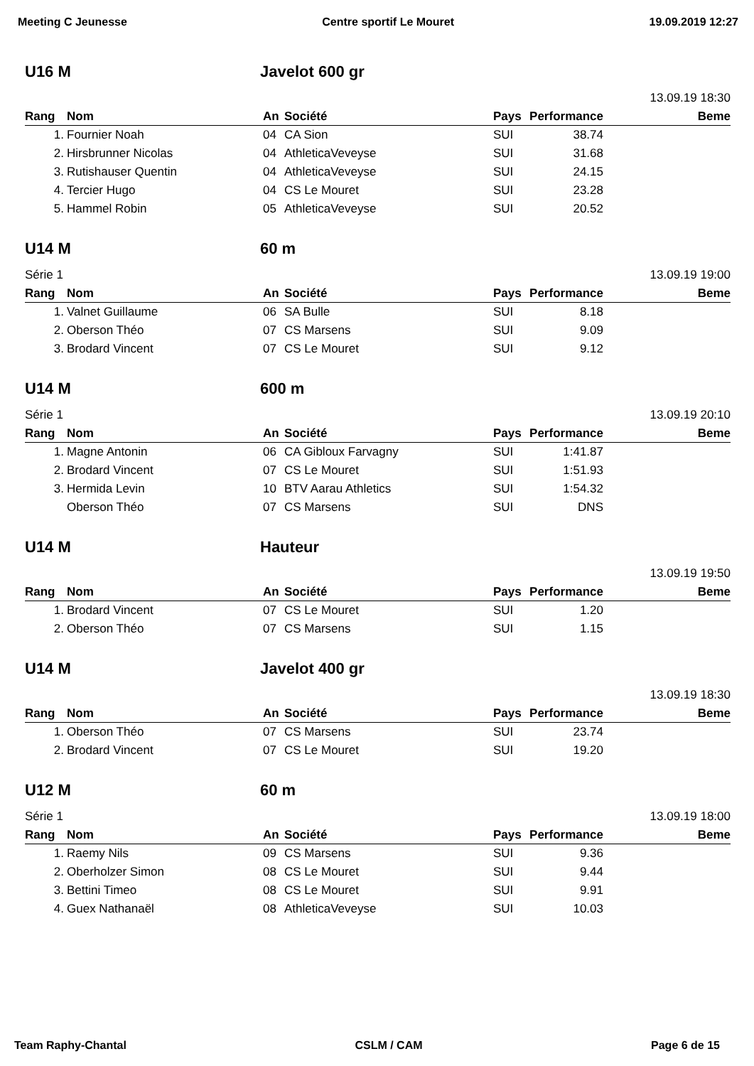Meeting C Jeunesse Centre sportif Le Mouret 19.09.2019 12:27
U16 M Javelot 600 gr
13.09.19 18:30
| Rang | Nom | An | Société | Pays | Performance | Beme |
| --- | --- | --- | --- | --- | --- | --- |
| 1. | Fournier Noah | 04 | CA Sion | SUI | 38.74 | |
| 2. | Hirsbrunner Nicolas | 04 | AthleticaVeveyse | SUI | 31.68 | |
| 3. | Rutishauser Quentin | 04 | AthleticaVeveyse | SUI | 24.15 | |
| 4. | Tercier Hugo | 04 | CS Le Mouret | SUI | 23.28 | |
| 5. | Hammel Robin | 05 | AthleticaVeveyse | SUI | 20.52 | |
U14 M 60 m
Série 1 13.09.19 19:00
| Rang | Nom | An | Société | Pays | Performance | Beme |
| --- | --- | --- | --- | --- | --- | --- |
| 1. | Valnet Guillaume | 06 | SA Bulle | SUI | 8.18 | |
| 2. | Oberson Théo | 07 | CS Marsens | SUI | 9.09 | |
| 3. | Brodard Vincent | 07 | CS Le Mouret | SUI | 9.12 | |
U14 M 600 m
Série 1 13.09.19 20:10
| Rang | Nom | An | Société | Pays | Performance | Beme |
| --- | --- | --- | --- | --- | --- | --- |
| 1. | Magne Antonin | 06 | CA Gibloux Farvagny | SUI | 1:41.87 | |
| 2. | Brodard Vincent | 07 | CS Le Mouret | SUI | 1:51.93 | |
| 3. | Hermida Levin | 10 | BTV Aarau Athletics | SUI | 1:54.32 | |
| | Oberson Théo | 07 | CS Marsens | SUI | DNS | |
U14 M Hauteur
13.09.19 19:50
| Rang | Nom | An | Société | Pays | Performance | Beme |
| --- | --- | --- | --- | --- | --- | --- |
| 1. | Brodard Vincent | 07 | CS Le Mouret | SUI | 1.20 | |
| 2. | Oberson Théo | 07 | CS Marsens | SUI | 1.15 | |
U14 M Javelot 400 gr
13.09.19 18:30
| Rang | Nom | An | Société | Pays | Performance | Beme |
| --- | --- | --- | --- | --- | --- | --- |
| 1. | Oberson Théo | 07 | CS Marsens | SUI | 23.74 | |
| 2. | Brodard Vincent | 07 | CS Le Mouret | SUI | 19.20 | |
U12 M 60 m
Série 1 13.09.19 18:00
| Rang | Nom | An | Société | Pays | Performance | Beme |
| --- | --- | --- | --- | --- | --- | --- |
| 1. | Raemy Nils | 09 | CS Marsens | SUI | 9.36 | |
| 2. | Oberholzer Simon | 08 | CS Le Mouret | SUI | 9.44 | |
| 3. | Bettini Timeo | 08 | CS Le Mouret | SUI | 9.91 | |
| 4. | Guex Nathanaël | 08 | AthleticaVeveyse | SUI | 10.03 | |
Team Raphy-Chantal CSLM / CAM Page 6 de 15